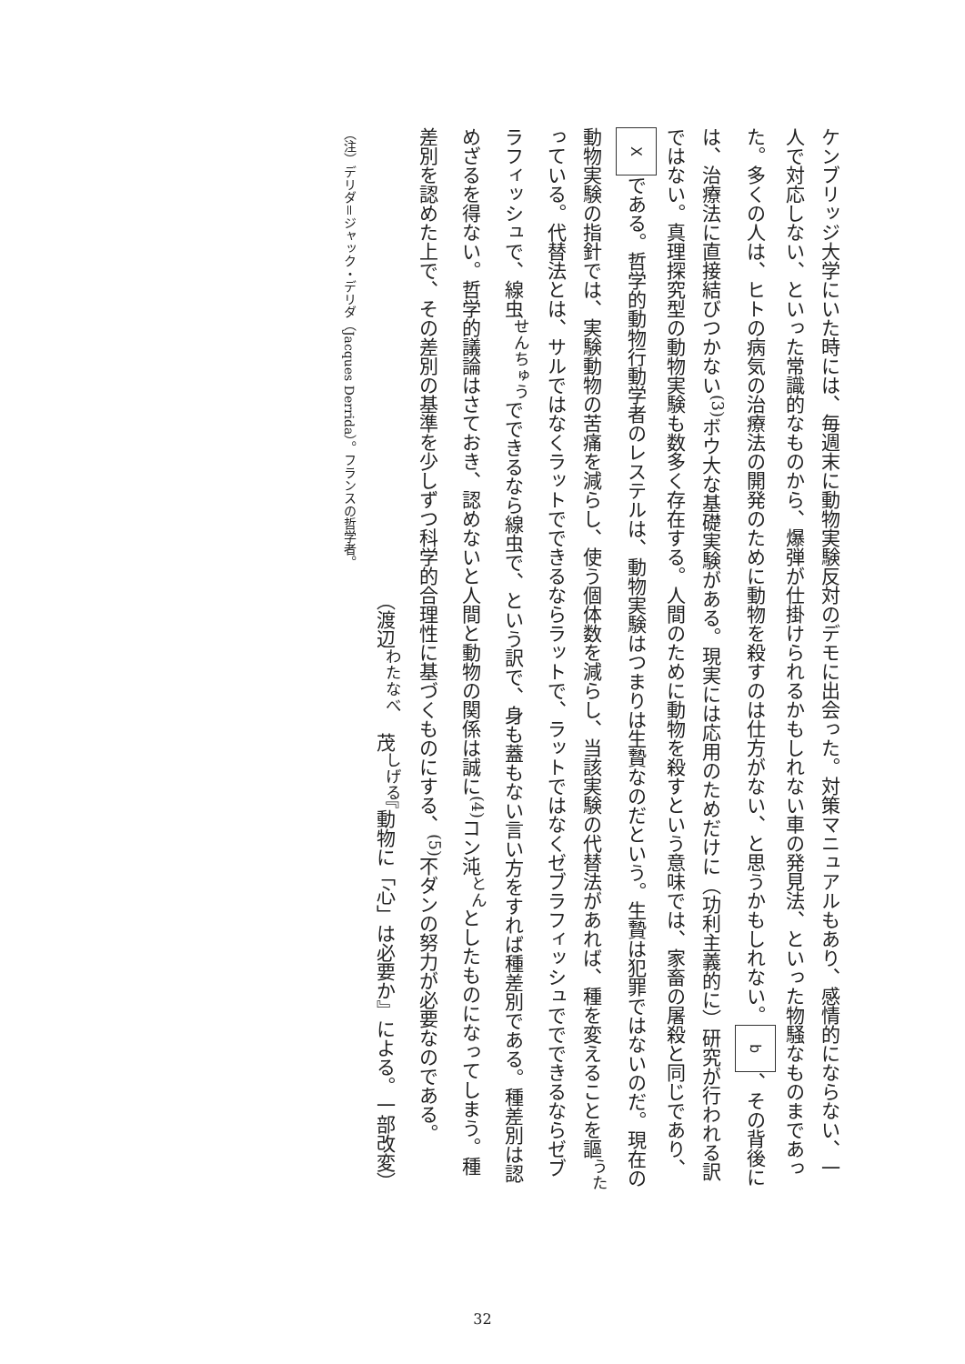ケンブリッジ大学にいた時には、毎週末に動物実験反対のデモに出会った。対策マニュアルもあり、感情的にならない、一人で対応しない、といった常識的なものから、爆弾が仕掛けられるかもしれない車の発見法、といった物騒なものまであった。多くの人は、ヒトの病気の治療法の開発のために動物を殺すのは仕方がない、と思うかもしれない。b、その背後には、治療法に直接結びつかない<sup>(3)</sup>ボウ大な基礎実験がある。現実には応用のためだけに（功利主義的に）研究が行われる訳ではない。真理探究型の動物実験も数多く存在する。人間のために動物を殺すという意味では、家畜の屠殺と同じであり、Xである。哲学的動物行動学者のレステルは、動物実験はつまりは生贄なのだという。生贄は犯罪ではないのだ。現在の動物実験の指針では、実験動物の苦痛を減らし、使う個体数を減らし、当該実験の代替法があれば、種を変えることを謳<sup>うた</sup>っている。代替法とは、サルではなくラットでできるならラットで、ラットではなくゼブラフィッシュででできるならゼブラフィッシュで、線虫<sup>せんちゅう</sup>でできるなら線虫で、という訳で、身も蓋もない言い方をすれば種差別である。種差別は認めざるを得ない。哲学的議論はさておき、認めないと人間と動物の関係は誠に<sup>(4)</sup>コン沌<sup>とん</sup>としたものになってしまう。種差別を認めた上で、その差別の基準を少しずつ科学的合理性に基づくものにする、<sup>(5)</sup>不ダンの努力が必要なのである。
（渡辺<sup>わたなべ</sup>　茂<sup>しげる</sup>『動物に「心」は必要か』による。一部改変）
（注）デリダ＝ジャック・デリダ（Jacques Derrida）。フランスの哲学者。
32